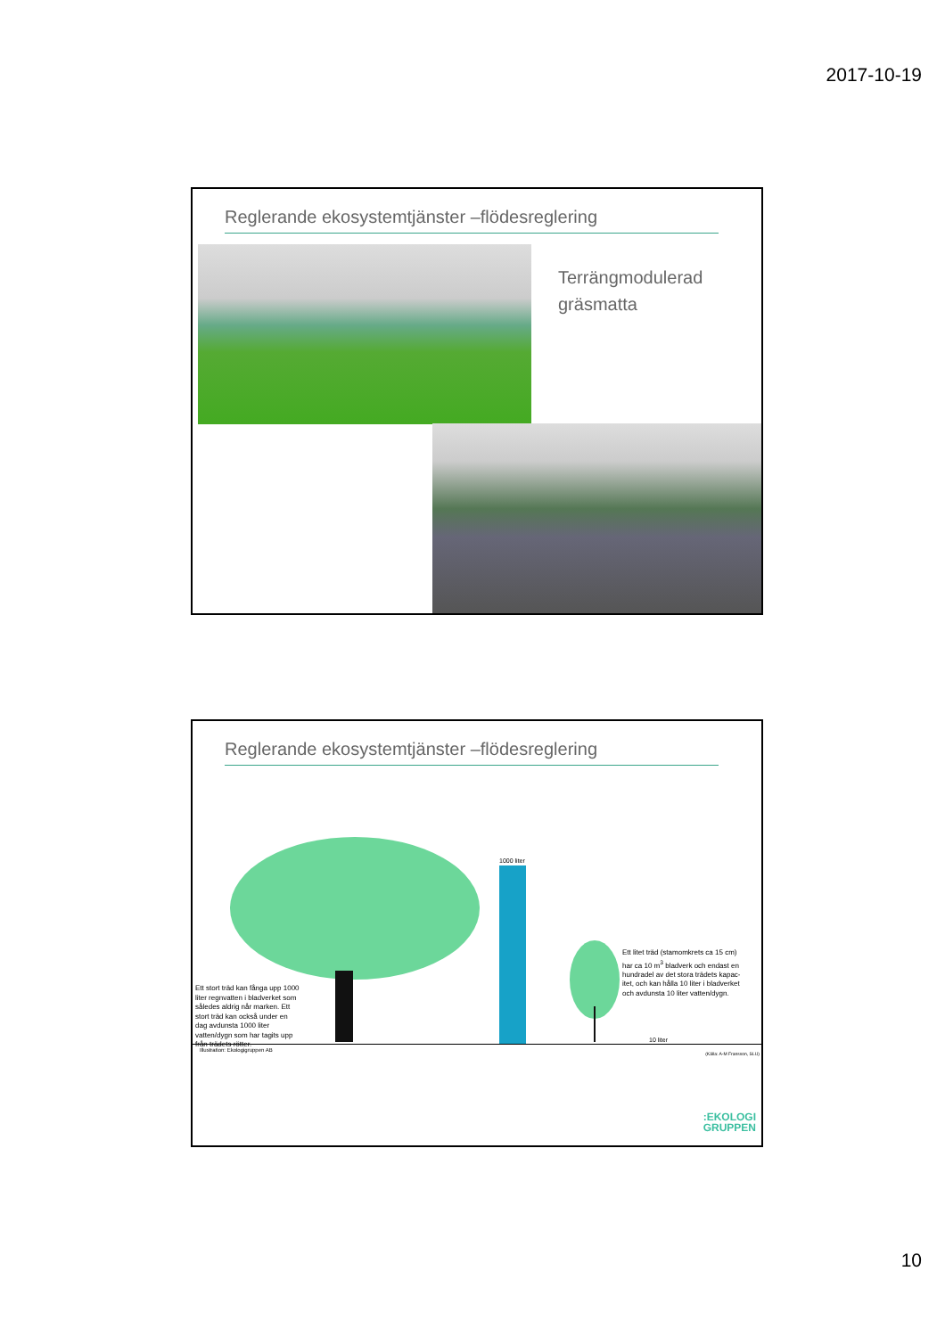2017-10-19
Reglerande ekosystemtjänster –flödesreglering
Terrängmodulerad
gräsmatta
Reglerande ekosystemtjänster –flödesreglering
1000 liter
Ett litet träd (stamomkrets ca 15 cm)
har ca 10 m<sup>3</sup> bladverk och endast en
hundradel av det stora trädets kapac-
itet, och kan hålla 10 liter i bladverket
och avdunsta 10 liter vatten/dygn.
Ett stort träd kan fånga upp 1000
liter regnvatten i bladverket som
således aldrig når marken. Ett
stort träd kan också under en
dag avdunsta 1000 liter
vatten/dygn som har tagits upp
från trädets rötter.
10 liter
Illustration: Ekologigruppen AB
(Källa: A-M Fransson, SLU)
:EKOLOGI
GRUPPEN
10